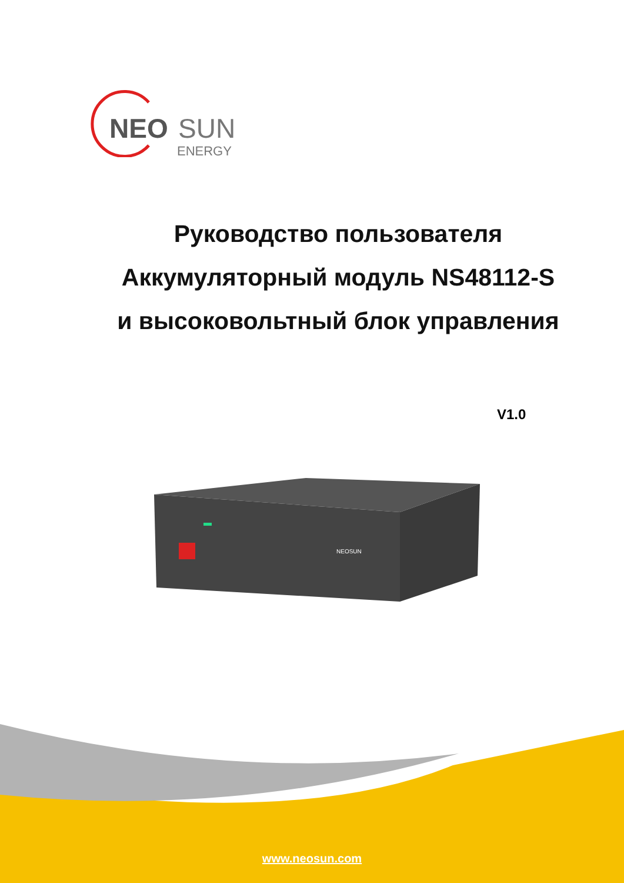NEO
SUN
ENERGY
Руководство пользователя
Аккумуляторный модуль NS48112-S
и высоковольтный блок управления
V1.0
NEOSUN
www.neosun.com